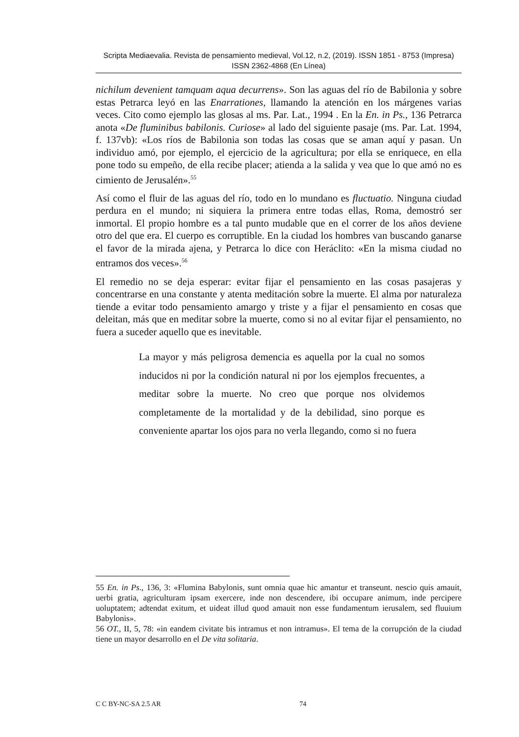Scripta Mediaevalia. Revista de pensamiento medieval, Vol.12, n.2, (2019). ISSN 1851 - 8753 (Impresa) ISSN 2362-4868 (En Línea)
nichilum devenient tamquam aqua decurrens». Son las aguas del río de Babilonia y sobre estas Petrarca leyó en las Enarrationes, llamando la atención en los márgenes varias veces. Cito como ejemplo las glosas al ms. Par. Lat., 1994 . En la En. in Ps., 136 Petrarca anota «De fluminibus babilonis. Curiose» al lado del siguiente pasaje (ms. Par. Lat. 1994, f. 137vb): «Los ríos de Babilonia son todas las cosas que se aman aquí y pasan. Un individuo amó, por ejemplo, el ejercicio de la agricultura; por ella se enriquece, en ella pone todo su empeño, de ella recibe placer; atienda a la salida y vea que lo que amó no es cimiento de Jerusalén».<sup>55</sup>
Así como el fluir de las aguas del río, todo en lo mundano es fluctuatio. Ninguna ciudad perdura en el mundo; ni siquiera la primera entre todas ellas, Roma, demostró ser inmortal. El propio hombre es a tal punto mudable que en el correr de los años deviene otro del que era. El cuerpo es corruptible. En la ciudad los hombres van buscando ganarse el favor de la mirada ajena, y Petrarca lo dice con Heráclito: «En la misma ciudad no entramos dos veces».<sup>56</sup>
El remedio no se deja esperar: evitar fijar el pensamiento en las cosas pasajeras y concentrarse en una constante y atenta meditación sobre la muerte. El alma por naturaleza tiende a evitar todo pensamiento amargo y triste y a fijar el pensamiento en cosas que deleitan, más que en meditar sobre la muerte, como si no al evitar fijar el pensamiento, no fuera a suceder aquello que es inevitable.
La mayor y más peligrosa demencia es aquella por la cual no somos inducidos ni por la condición natural ni por los ejemplos frecuentes, a meditar sobre la muerte. No creo que porque nos olvidemos completamente de la mortalidad y de la debilidad, sino porque es conveniente apartar los ojos para no verla llegando, como si no fuera
55 En. in Ps., 136, 3: «Flumina Babylonis, sunt omnia quae hic amantur et transeunt. nescio quis amauit, uerbi gratia, agriculturam ipsam exercere, inde non descendere, ibi occupare animum, inde percipere uoluptatem; adtendat exitum, et uideat illud quod amauit non esse fundamentum ierusalem, sed fluuium Babylonis».
56 OT., II, 5, 78: «in eandem civitate bis intramus et non intramus». El tema de la corrupción de la ciudad tiene un mayor desarrollo en el De vita solitaria.
C C BY-NC-SA 2.5 AR 74